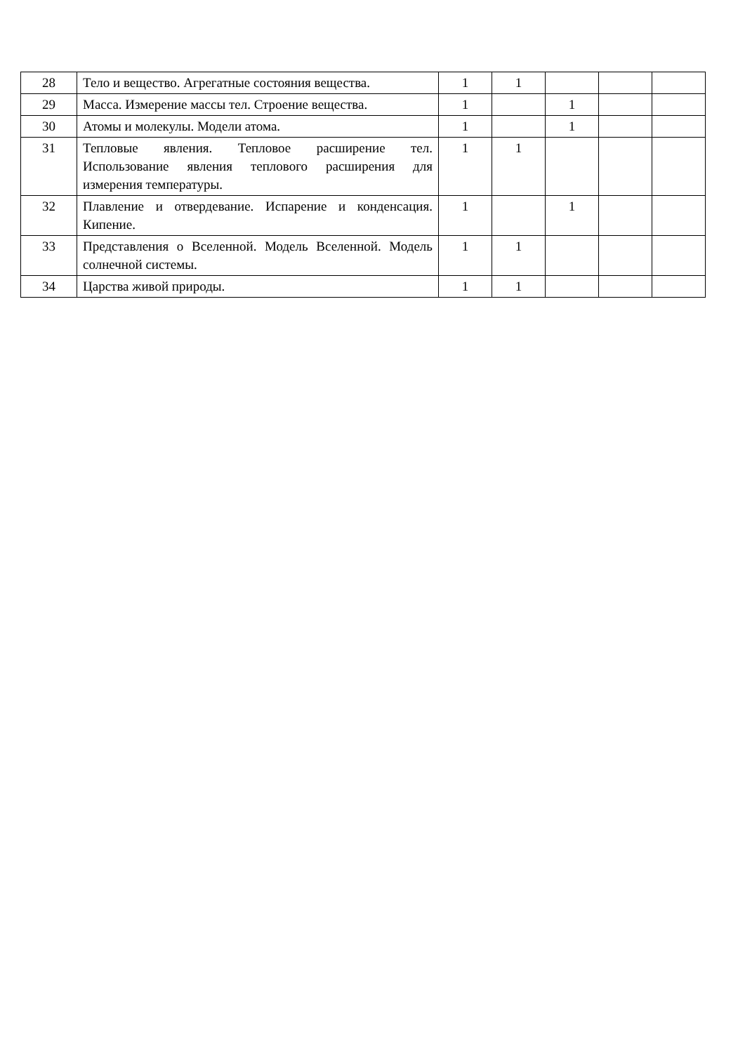| 28 | Тело и вещество. Агрегатные состояния вещества. | 1 | 1 | | | |
| 29 | Масса. Измерение массы тел. Строение вещества. | 1 | | 1 | | |
| 30 | Атомы и молекулы. Модели атома. | 1 | | 1 | | |
| 31 | Тепловые явления. Тепловое расширение тел. Использование явления теплового расширения для измерения температуры. | 1 | 1 | | | |
| 32 | Плавление и отвердевание. Испарение и конденсация. Кипение. | 1 | | 1 | | |
| 33 | Представления о Вселенной. Модель Вселенной. Модель солнечной системы. | 1 | 1 | | | |
| 34 | Царства живой природы. | 1 | 1 | | | |